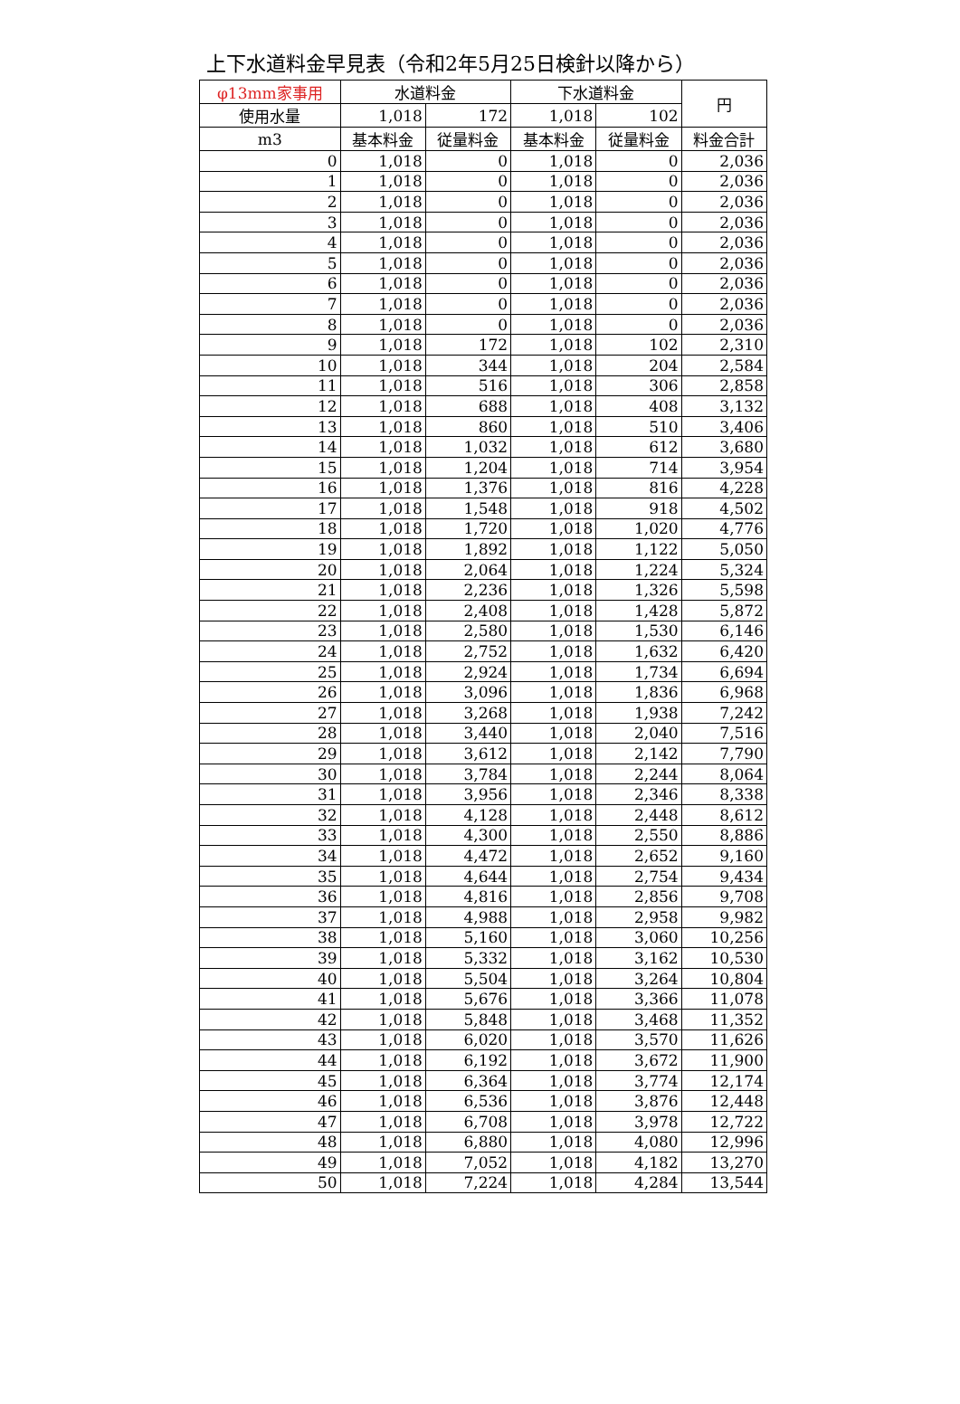上下水道料金早見表（令和2年5月25日検針以降から）
| φ13mm家事用 | 水道料金 | | 下水道料金 | | 円 |
| --- | --- | --- | --- | --- | --- |
| 使用水量 | 1,018 | 172 | 1,018 | 102 | |
| m3 | 基本料金 | 従量料金 | 基本料金 | 従量料金 | 料金合計 |
| 0 | 1,018 | 0 | 1,018 | 0 | 2,036 |
| 1 | 1,018 | 0 | 1,018 | 0 | 2,036 |
| 2 | 1,018 | 0 | 1,018 | 0 | 2,036 |
| 3 | 1,018 | 0 | 1,018 | 0 | 2,036 |
| 4 | 1,018 | 0 | 1,018 | 0 | 2,036 |
| 5 | 1,018 | 0 | 1,018 | 0 | 2,036 |
| 6 | 1,018 | 0 | 1,018 | 0 | 2,036 |
| 7 | 1,018 | 0 | 1,018 | 0 | 2,036 |
| 8 | 1,018 | 0 | 1,018 | 0 | 2,036 |
| 9 | 1,018 | 172 | 1,018 | 102 | 2,310 |
| 10 | 1,018 | 344 | 1,018 | 204 | 2,584 |
| 11 | 1,018 | 516 | 1,018 | 306 | 2,858 |
| 12 | 1,018 | 688 | 1,018 | 408 | 3,132 |
| 13 | 1,018 | 860 | 1,018 | 510 | 3,406 |
| 14 | 1,018 | 1,032 | 1,018 | 612 | 3,680 |
| 15 | 1,018 | 1,204 | 1,018 | 714 | 3,954 |
| 16 | 1,018 | 1,376 | 1,018 | 816 | 4,228 |
| 17 | 1,018 | 1,548 | 1,018 | 918 | 4,502 |
| 18 | 1,018 | 1,720 | 1,018 | 1,020 | 4,776 |
| 19 | 1,018 | 1,892 | 1,018 | 1,122 | 5,050 |
| 20 | 1,018 | 2,064 | 1,018 | 1,224 | 5,324 |
| 21 | 1,018 | 2,236 | 1,018 | 1,326 | 5,598 |
| 22 | 1,018 | 2,408 | 1,018 | 1,428 | 5,872 |
| 23 | 1,018 | 2,580 | 1,018 | 1,530 | 6,146 |
| 24 | 1,018 | 2,752 | 1,018 | 1,632 | 6,420 |
| 25 | 1,018 | 2,924 | 1,018 | 1,734 | 6,694 |
| 26 | 1,018 | 3,096 | 1,018 | 1,836 | 6,968 |
| 27 | 1,018 | 3,268 | 1,018 | 1,938 | 7,242 |
| 28 | 1,018 | 3,440 | 1,018 | 2,040 | 7,516 |
| 29 | 1,018 | 3,612 | 1,018 | 2,142 | 7,790 |
| 30 | 1,018 | 3,784 | 1,018 | 2,244 | 8,064 |
| 31 | 1,018 | 3,956 | 1,018 | 2,346 | 8,338 |
| 32 | 1,018 | 4,128 | 1,018 | 2,448 | 8,612 |
| 33 | 1,018 | 4,300 | 1,018 | 2,550 | 8,886 |
| 34 | 1,018 | 4,472 | 1,018 | 2,652 | 9,160 |
| 35 | 1,018 | 4,644 | 1,018 | 2,754 | 9,434 |
| 36 | 1,018 | 4,816 | 1,018 | 2,856 | 9,708 |
| 37 | 1,018 | 4,988 | 1,018 | 2,958 | 9,982 |
| 38 | 1,018 | 5,160 | 1,018 | 3,060 | 10,256 |
| 39 | 1,018 | 5,332 | 1,018 | 3,162 | 10,530 |
| 40 | 1,018 | 5,504 | 1,018 | 3,264 | 10,804 |
| 41 | 1,018 | 5,676 | 1,018 | 3,366 | 11,078 |
| 42 | 1,018 | 5,848 | 1,018 | 3,468 | 11,352 |
| 43 | 1,018 | 6,020 | 1,018 | 3,570 | 11,626 |
| 44 | 1,018 | 6,192 | 1,018 | 3,672 | 11,900 |
| 45 | 1,018 | 6,364 | 1,018 | 3,774 | 12,174 |
| 46 | 1,018 | 6,536 | 1,018 | 3,876 | 12,448 |
| 47 | 1,018 | 6,708 | 1,018 | 3,978 | 12,722 |
| 48 | 1,018 | 6,880 | 1,018 | 4,080 | 12,996 |
| 49 | 1,018 | 7,052 | 1,018 | 4,182 | 13,270 |
| 50 | 1,018 | 7,224 | 1,018 | 4,284 | 13,544 |